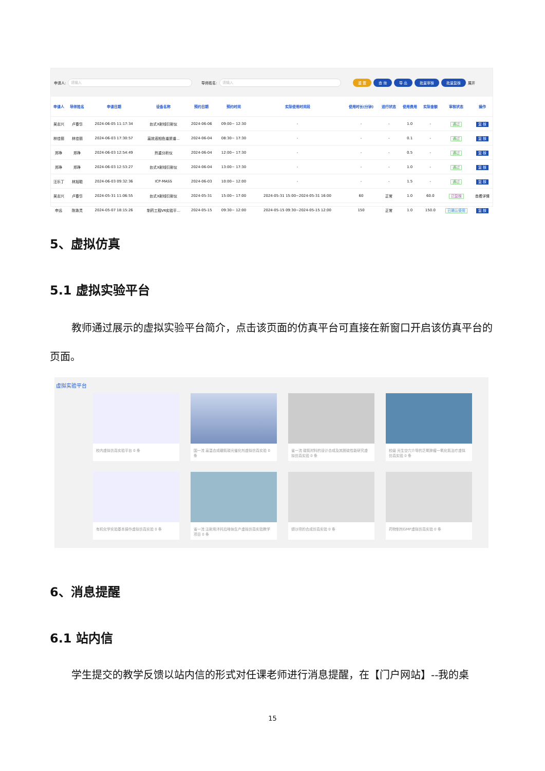申请人: 请输入 导师姓名: 请输入 重 置 查 询 导 出 批量审核 批量复核 展开
| 申请人 | 导师姓名 | 申请日期 | 设备名称 | 预约日期 | 预约时间 | 实际使用时间段 | 使用时长(分钟) | 运行状态 | 使用费用 | 实际金额 | 审核状态 | 操作 |
| --- | --- | --- | --- | --- | --- | --- | --- | --- | --- | --- | --- | --- |
| 吴志兴 | 卢春华 | 2024-06-05 11:17:34 | 台式X射线衍射仪 | 2024-06-06 | 09:00~ 12:30 | - | - | - | 1.0 | - | 通过 | 复 核 |
| 林佳丽 | 林佳丽 | 2024-06-03 17:30:57 | 高效液相色谱质谱... | 2024-06-04 | 08:30~ 17:30 | - | - | - | 0.1 | - | 通过 | 复 核 |
| 郑琤 | 郑琤 | 2024-06-03 12:54:49 | 热重分析仪 | 2024-06-04 | 12:00~ 17:30 | - | - | - | 0.5 | - | 通过 | 复 核 |
| 郑琤 | 郑琤 | 2024-06-03 12:53:27 | 台式X射线衍射仪 | 2024-06-04 | 13:00~ 17:30 | - | - | - | 1.0 | - | 通过 | 复 核 |
| 汪乐丁 | 林旭聪 | 2024-06-03 09:32:36 | ICP-MASS | 2024-06-03 | 10:00~ 12:00 | - | - | - | 1.5 | - | 通过 | 复 核 |
| 吴志兴 | 卢春华 | 2024-05-31 11:06:55 | 台式X射线衍射仪 | 2024-05-31 | 15:00~ 17:00 | 2024-05-31 15:00~2024-05-31 16:00 | 60 | 正常 | 1.0 | 60.0 | 已复核 | 查看详情 |
| 申远 | 陈珠灵 | 2024-05-07 18:15:26 | 制药工程VR实验平... | 2024-05-15 | 09:30~ 12:00 | 2024-05-15 09:30~2024-05-15 12:00 | 150 | 正常 | 1.0 | 150.0 | 已确认使用 | 复 核 |
5、虚拟仿真
5.1 虚拟实验平台
教师通过展示的虚拟实验平台简介，点击该页面的仿真平台可直接在新窗口开启该仿真平台的页面。
虚拟实验平台
校内虚拟仿真实验平台 0 条
国一流 高温合成硼氮碳光催化剂虚拟仿真实验 0 条
省一流 碳氮材料的设计合成及其脱硫性能研究虚拟仿真实验 0 条
校级 光生空穴介导的乏氧肿瘤一氧化氮治疗虚拟仿真实验 0 条
有机化学实验基本操作虚拟仿真实验 0 条
省一流 注射用泮托拉唑钠生产虚拟仿真实验教学项目 0 条
缬沙坦的合成仿真实验 0 条
药物制剂GMP虚拟仿真实验 0 条
6、消息提醒
6.1 站内信
学生提交的教学反馈以站内信的形式对任课老师进行消息提醒，在【门户网站】--我的桌
15